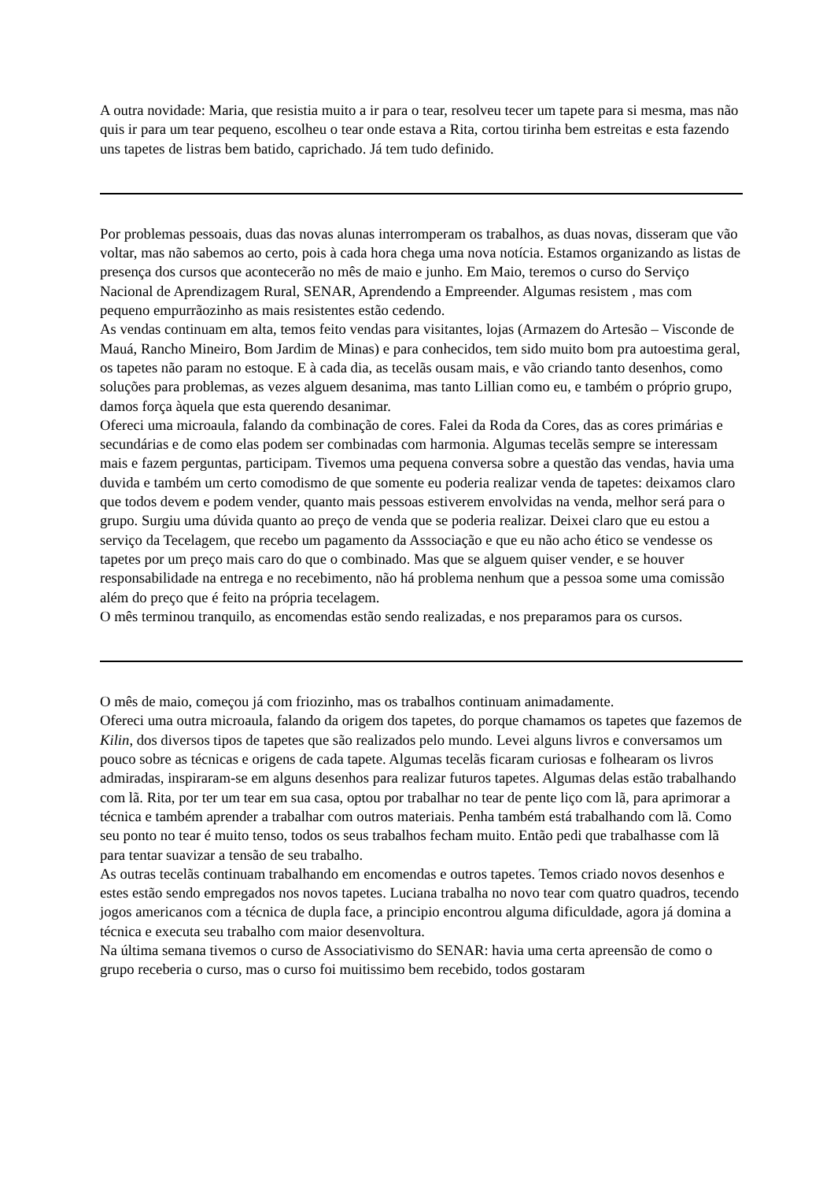A outra novidade: Maria, que resistia muito a ir para o tear, resolveu tecer um tapete para si mesma, mas não quis ir para um tear pequeno, escolheu o tear onde estava a Rita, cortou tirinha bem estreitas e esta fazendo uns tapetes de listras bem batido, caprichado. Já tem tudo definido.
Por problemas pessoais, duas das novas alunas interromperam os trabalhos, as duas novas, disseram que vão voltar, mas não sabemos ao certo, pois à cada hora chega uma nova notícia. Estamos organizando as listas de presença dos cursos que acontecerão no mês de maio e junho. Em Maio, teremos o curso do Serviço Nacional de Aprendizagem Rural, SENAR, Aprendendo a Empreender. Algumas resistem , mas com pequeno empurrãozinho as mais resistentes estão cedendo.
As vendas continuam em alta, temos feito vendas para visitantes, lojas (Armazem do Artesão – Visconde de Mauá, Rancho Mineiro, Bom Jardim de Minas) e para conhecidos, tem sido muito bom pra autoestima geral, os tapetes não param no estoque. E à cada dia, as tecelãs ousam mais, e vão criando tanto desenhos, como soluções para problemas, as vezes alguem desanima, mas tanto Lillian como eu, e também o próprio grupo, damos força àquela que esta querendo desanimar.
Ofereci uma microaula, falando da combinação de cores. Falei da Roda da Cores, das as cores primárias e secundárias e de como elas podem ser combinadas com harmonia. Algumas tecelãs sempre se interessam mais e fazem perguntas, participam. Tivemos uma pequena conversa sobre a questão das vendas, havia uma duvida e também um certo comodismo de que somente eu poderia realizar venda de tapetes: deixamos claro que todos devem e podem vender, quanto mais pessoas estiverem envolvidas na venda, melhor será para o grupo. Surgiu uma dúvida quanto ao preço de venda que se poderia realizar. Deixei claro que eu estou a serviço da Tecelagem, que recebo um pagamento da Asssociação e que eu não acho ético se vendesse os tapetes por um preço mais caro do que o combinado. Mas que se alguem quiser vender, e se houver responsabilidade na entrega e no recebimento, não há problema nenhum que a pessoa some uma comissão além do preço que é feito na própria tecelagem.
O mês terminou tranquilo, as encomendas estão sendo realizadas, e nos preparamos para os cursos.
O mês de maio, começou já com friozinho, mas os trabalhos continuam animadamente.
Ofereci uma outra microaula, falando da origem dos tapetes, do porque chamamos os tapetes que fazemos de Kilin, dos diversos tipos de tapetes que são realizados pelo mundo. Levei alguns livros e conversamos um pouco sobre as técnicas e origens de cada tapete. Algumas tecelãs ficaram curiosas e folhearam os livros admiradas, inspiraram-se em alguns desenhos para realizar futuros tapetes. Algumas delas estão trabalhando com lã. Rita, por ter um tear em sua casa, optou por trabalhar no tear de pente liço com lã, para aprimorar a técnica e também aprender a trabalhar com outros materiais. Penha também está trabalhando com lã. Como seu ponto no tear é muito tenso, todos os seus trabalhos fecham muito. Então pedi que trabalhasse com lã para tentar suavizar a tensão de seu trabalho.
As outras tecelãs continuam trabalhando em encomendas e outros tapetes. Temos criado novos desenhos e estes estão sendo empregados nos novos tapetes. Luciana trabalha no novo tear com quatro quadros, tecendo jogos americanos com a técnica de dupla face, a principio encontrou alguma dificuldade, agora já domina a técnica e executa seu trabalho com maior desenvoltura.
Na última semana tivemos o curso de Associativismo do SENAR: havia uma certa apreensão de como o grupo receberia o curso, mas o curso foi muitissimo bem recebido, todos gostaram